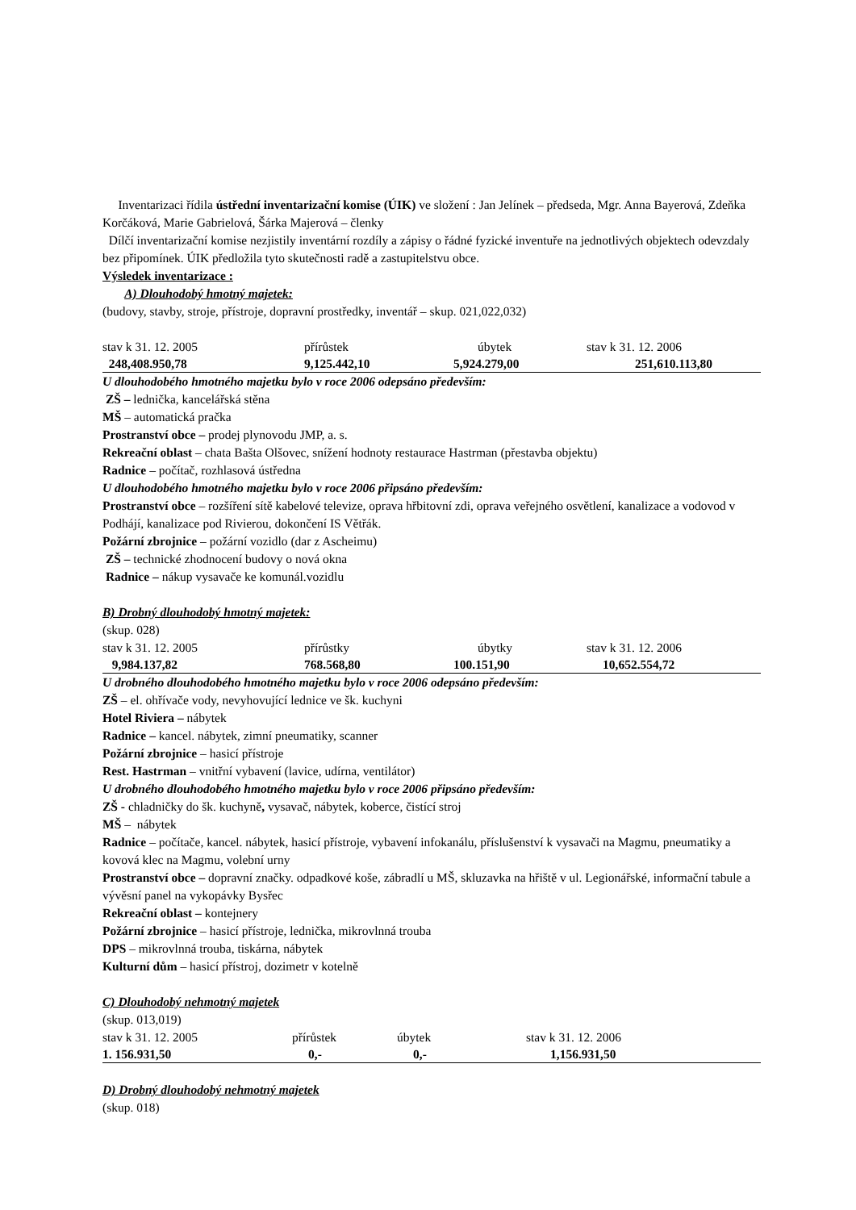Inventarizaci řídila ústřední inventarizační komise (ÚIK) ve složení : Jan Jelínek – předseda, Mgr. Anna Bayerová, Zdeňka Korčáková, Marie Gabrielová, Šárka Majerová – členky
Dílčí inventarizační komise nezjistily inventární rozdíly a zápisy o řádné fyzické inventuře na jednotlivých objektech odevzdaly bez připomínek. ÚIK předložila tyto skutečnosti radě a zastupitelstvu obce.
Výsledek inventarizace :
A) Dlouhodobý hmotný majetek:
(budovy, stavby, stroje, přístroje, dopravní prostředky, inventář – skup. 021,022,032)
| stav k 31. 12. 2005 | přírůstek | úbytek | stav k 31. 12. 2006 |
| 248,408.950,78 | 9,125.442,10 | 5,924.279,00 | 251,610.113,80 |
U dlouhodobého hmotného majetku bylo v roce 2006 odepsáno především:
ZŠ – lednička, kancelářská stěna
MŠ – automatická pračka
Prostranství obce – prodej plynovodu JMP, a. s.
Rekreační oblast – chata Bašta Olšovec, snížení hodnoty restaurace Hastrman (přestavba objektu)
Radnice – počítač, rozhlasová ústředna
U dlouhodobého hmotného majetku bylo v roce 2006 připsáno především:
Prostranství obce – rozšíření sítě kabelové televize, oprava hřbitovní zdi, oprava veřejného osvětlení, kanalizace a vodovod v Podhájí, kanalizace pod Rivierou, dokončení IS Větřák.
Požární zbrojnice – požární vozidlo (dar z Ascheimu)
ZŠ – technické zhodnocení budovy o nová okna
Radnice – nákup vysavače ke komunál.vozidlu
B) Drobný dlouhodobý hmotný majetek:
(skup. 028)
| stav k 31. 12. 2005 | přírůstky | úbytky | stav k 31. 12. 2006 |
| 9,984.137,82 | 768.568,80 | 100.151,90 | 10,652.554,72 |
U drobného dlouhodobého hmotného majetku bylo v roce 2006 odepsáno především:
ZŠ – el. ohřívače vody, nevyhovující lednice ve šk. kuchyni
Hotel Riviera – nábytek
Radnice – kancel. nábytek, zimní pneumatiky, scanner
Požární zbrojnice – hasicí přístroje
Rest. Hastrman – vnitřní vybavení (lavice, udírna, ventilátor)
U drobného dlouhodobého hmotného majetku bylo v roce 2006 připsáno především:
ZŠ - chladničky do šk. kuchyně, vysavač, nábytek, koberce, čistící stroj
MŠ – nábytek
Radnice – počítače, kancel. nábytek, hasicí přístroje, vybavení infokanálu, příslušenství k vysavači na Magmu, pneumatiky a kovová klec na Magmu, volební urny
Prostranství obce – dopravní značky. odpadkové koše, zábradlí u MŠ, skluzavka na hřiště v ul. Legionářské, informační tabule a vývěsní panel na vykopávky Bysřec
Rekreační oblast – kontejnery
Požární zbrojnice – hasicí přístroje, lednička, mikrovlnná trouba
DPS – mikrovlnná trouba, tiskárna, nábytek
Kulturní dům – hasicí přístroj, dozimetr v kotelně
C) Dlouhodobý nehmotný majetek
(skup. 013,019)
| stav k 31. 12. 2005 | přírůstek | úbytek | stav k 31. 12. 2006 |
| 1. 156.931,50 | 0,- | 0,- | 1,156.931,50 |
D) Drobný dlouhodobý nehmotný majetek
(skup. 018)